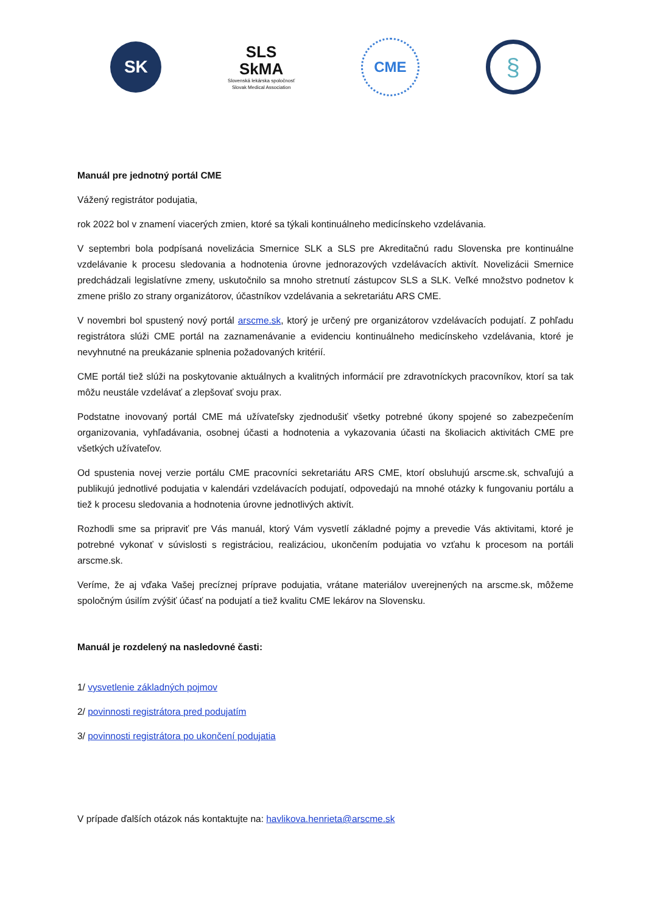SK
SLS
SkMA
Slovenská lekárska spoločnosť
Slovak Medical Association
CME
§
Manuál pre jednotný portál CME
Vážený registrátor podujatia,
rok 2022 bol v znamení viacerých zmien, ktoré sa týkali kontinuálneho medicínskeho vzdelávania.
V septembri bola podpísaná novelizácia Smernice SLK a SLS pre Akreditačnú radu Slovenska pre kontinuálne vzdelávanie k procesu sledovania a hodnotenia úrovne jednorazových vzdelávacích aktivít. Novelizácii Smernice predchádzali legislatívne zmeny, uskutočnilo sa mnoho stretnutí zástupcov SLS a SLK. Veľké množstvo podnetov k zmene prišlo zo strany organizátorov, účastníkov vzdelávania a sekretariátu ARS CME.
V novembri bol spustený nový portál arscme.sk, ktorý je určený pre organizátorov vzdelávacích podujatí. Z pohľadu registrátora slúži CME portál na zaznamenávanie a evidenciu kontinuálneho medicínskeho vzdelávania, ktoré je nevyhnutné na preukázanie splnenia požadovaných kritérií.
CME portál tiež slúži na poskytovanie aktuálnych a kvalitných informácií pre zdravotníckych pracovníkov, ktorí sa tak môžu neustále vzdelávať a zlepšovať svoju prax.
Podstatne inovovaný portál CME má užívateľsky zjednodušiť všetky potrebné úkony spojené so zabezpečením organizovania, vyhľadávania, osobnej účasti a hodnotenia a vykazovania účasti na školiacich aktivitách CME pre všetkých užívateľov.
Od spustenia novej verzie portálu CME pracovníci sekretariátu ARS CME, ktorí obsluhujú arscme.sk, schvaľujú a publikujú jednotlivé podujatia v kalendári vzdelávacích podujatí, odpovedajú na mnohé otázky k fungovaniu portálu a tiež k procesu sledovania a hodnotenia úrovne jednotlivých aktivít.
Rozhodli sme sa pripraviť pre Vás manuál, ktorý Vám vysvetlí základné pojmy a prevedie Vás aktivitami, ktoré je potrebné vykonať v súvislosti s registráciou, realizáciou, ukončením podujatia vo vzťahu k procesom na portáli arscme.sk.
Veríme, že aj vďaka Vašej precíznej príprave podujatia, vrátane materiálov uverejnených na arscme.sk, môžeme spoločným úsilím zvýšiť účasť na podujatí a tiež kvalitu CME lekárov na Slovensku.
Manuál je rozdelený na nasledovné časti:
1/ vysvetlenie základných pojmov
2/ povinnosti registrátora pred podujatím
3/ povinnosti registrátora po ukončení podujatia
V prípade ďalších otázok nás kontaktujte na: havlikova.henrieta@arscme.sk